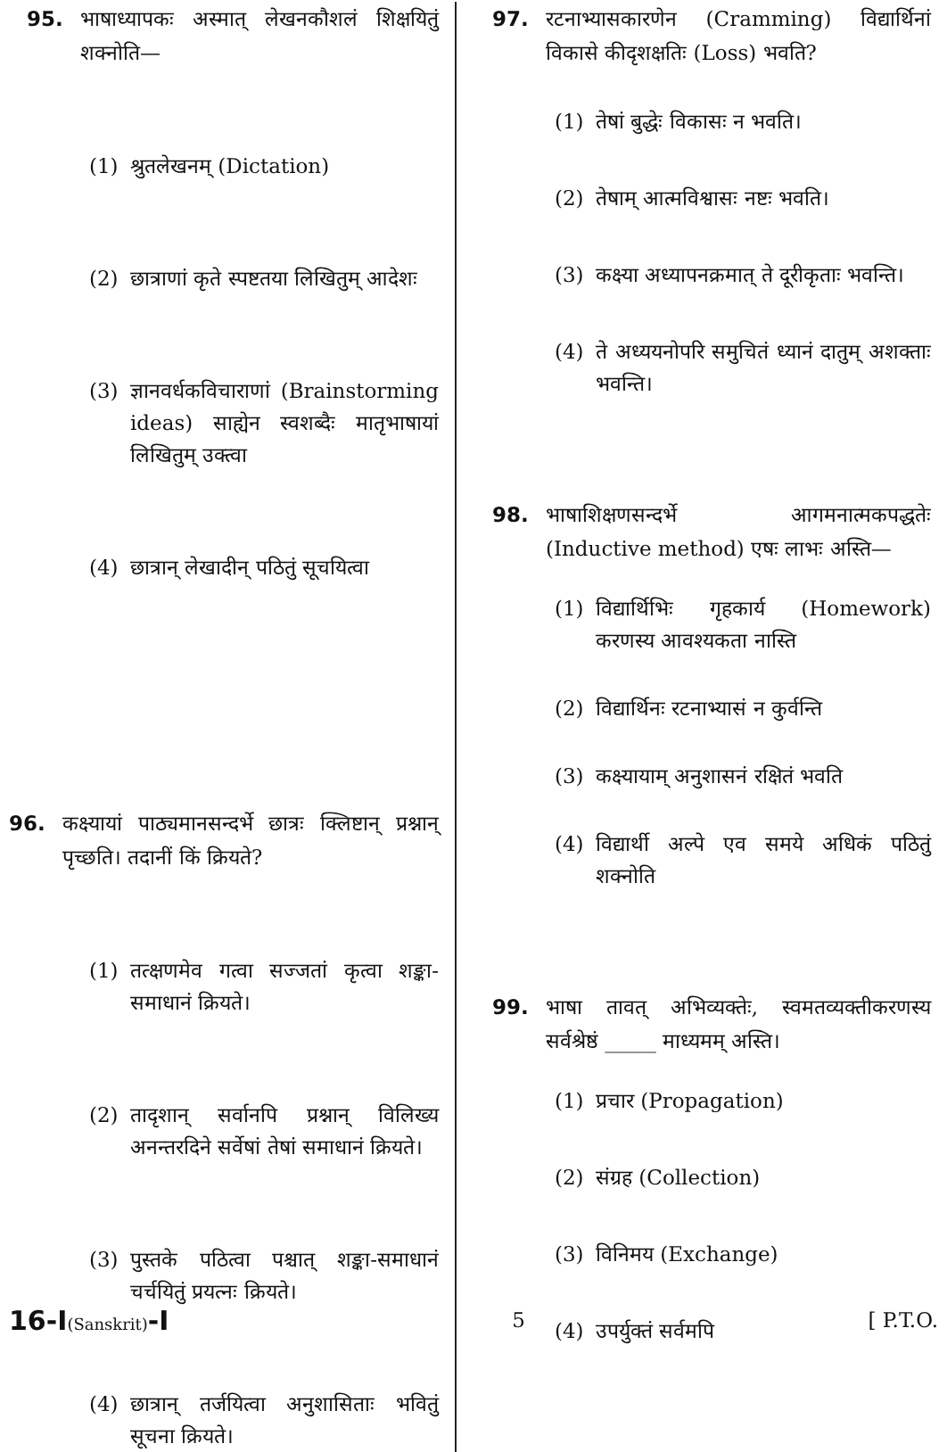95. भाषाध्यापकः अस्मात् लेखनकौशलं शिक्षयितुं शक्नोति—
(1) श्रुतलेखनम् (Dictation)
(2) छात्राणां कृते स्पष्टतया लिखितुम् आदेशः
(3) ज्ञानवर्धकविचाराणां (Brainstorming ideas) साह्येन स्वशब्दैः मातृभाषायां लिखितुम् उक्त्वा
(4) छात्रान् लेखादीन् पठितुं सूचयित्वा
96. कक्ष्यायां पाठ्यमानसन्दर्भे छात्रः क्लिष्टान् प्रश्नान् पृच्छति। तदानीं किं क्रियते?
(1) तत्क्षणमेव गत्वा सज्जतां कृत्वा शङ्का-समाधानं क्रियते।
(2) तादृशान् सर्वानपि प्रश्नान् विलिख्य अनन्तरदिने सर्वेषां तेषां समाधानं क्रियते।
(3) पुस्तके पठित्वा पश्चात् शङ्का-समाधानं चर्चयितुं प्रयत्नः क्रियते।
(4) छात्रान् तर्जयित्वा अनुशासिताः भवितुं सूचना क्रियते।
97. रटनाभ्यासकारणेन (Cramming) विद्यार्थिनां विकासे कीदृशक्षतिः (Loss) भवति?
(1) तेषां बुद्धेः विकासः न भवति।
(2) तेषाम् आत्मविश्वासः नष्टः भवति।
(3) कक्ष्या अध्यापनक्रमात् ते दूरीकृताः भवन्ति।
(4) ते अध्ययनोपरि समुचितं ध्यानं दातुम् अशक्ताः भवन्ति।
98. भाषाशिक्षणसन्दर्भे आगमनात्मकपद्धतेः (Inductive method) एषः लाभः अस्ति—
(1) विद्यार्थिभिः गृहकार्य (Homework) करणस्य आवश्यकता नास्ति
(2) विद्यार्थिनः रटनाभ्यासं न कुर्वन्ति
(3) कक्ष्यायाम् अनुशासनं रक्षितं भवति
(4) विद्यार्थी अल्पे एव समये अधिकं पठितुं शक्नोति
99. भाषा तावत् अभिव्यक्तेः, स्वमतव्यक्तीकरणस्य सर्वश्रेष्ठं _____ माध्यमम् अस्ति।
(1) प्रचार (Propagation)
(2) संग्रह (Collection)
(3) विनिमय (Exchange)
(4) उपर्युक्तं सर्वमपि
16-I(Sanskrit)-I 5 [ P.T.O.